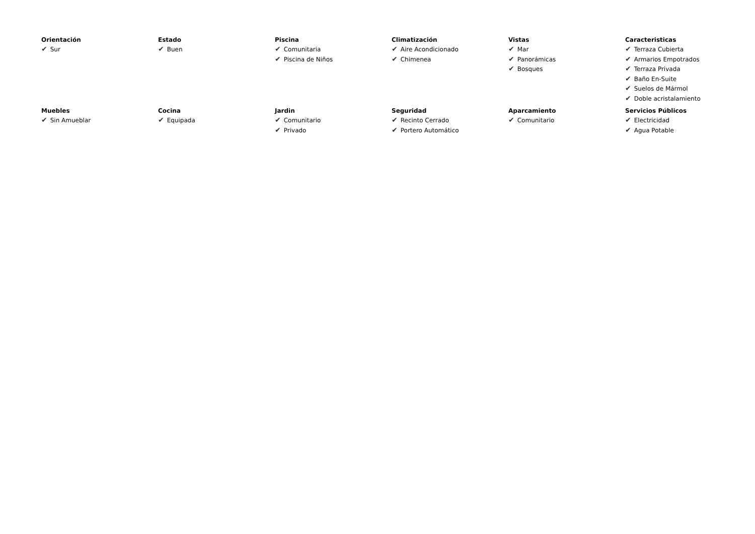Orientación
✔ Sur
Estado
✔ Buen
Piscina
✔ Comunitaria
✔ Piscina de Niños
Climatización
✔ Aire Acondicionado
✔ Chimenea
Vistas
✔ Mar
✔ Panorámicas
✔ Bosques
Caracteristicas
✔ Terraza Cubierta
✔ Armarios Empotrados
✔ Terraza Privada
✔ Baño En-Suite
✔ Suelos de Mármol
✔ Doble acristalamiento
Muebles
✔ Sin Amueblar
Cocina
✔ Equipada
Jardin
✔ Comunitario
✔ Privado
Seguridad
✔ Recinto Cerrado
✔ Portero Automático
Aparcamiento
✔ Comunitario
Servicios Públicos
✔ Electricidad
✔ Agua Potable